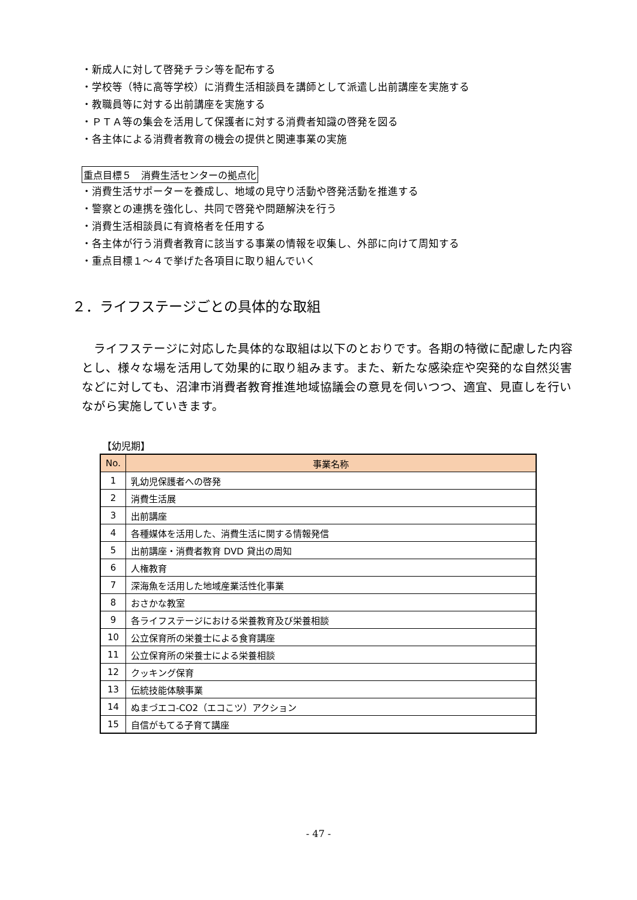・新成人に対して啓発チラシ等を配布する
・学校等（特に高等学校）に消費生活相談員を講師として派遣し出前講座を実施する
・教職員等に対する出前講座を実施する
・ＰＴＡ等の集会を活用して保護者に対する消費者知識の啓発を図る
・各主体による消費者教育の機会の提供と関連事業の実施
重点目標５　消費生活センターの拠点化
・消費生活サポーターを養成し、地域の見守り活動や啓発活動を推進する
・警察との連携を強化し、共同で啓発や問題解決を行う
・消費生活相談員に有資格者を任用する
・各主体が行う消費者教育に該当する事業の情報を収集し、外部に向けて周知する
・重点目標１～４で挙げた各項目に取り組んでいく
２．ライフステージごとの具体的な取組
ライフステージに対応した具体的な取組は以下のとおりです。各期の特徴に配慮した内容とし、様々な場を活用して効果的に取り組みます。また、新たな感染症や突発的な自然災害などに対しても、沼津市消費者教育推進地域協議会の意見を伺いつつ、適宜、見直しを行いながら実施していきます。
【幼児期】
| No. | 事業名称 |
| --- | --- |
| 1 | 乳幼児保護者への啓発 |
| 2 | 消費生活展 |
| 3 | 出前講座 |
| 4 | 各種媒体を活用した、消費生活に関する情報発信 |
| 5 | 出前講座・消費者教育 DVD 貸出の周知 |
| 6 | 人権教育 |
| 7 | 深海魚を活用した地域産業活性化事業 |
| 8 | おさかな教室 |
| 9 | 各ライフステージにおける栄養教育及び栄養相談 |
| 10 | 公立保育所の栄養士による食育講座 |
| 11 | 公立保育所の栄養士による栄養相談 |
| 12 | クッキング保育 |
| 13 | 伝統技能体験事業 |
| 14 | ぬまづエコ-CO2（エコこツ）アクション |
| 15 | 自信がもてる子育て講座 |
- 47 -